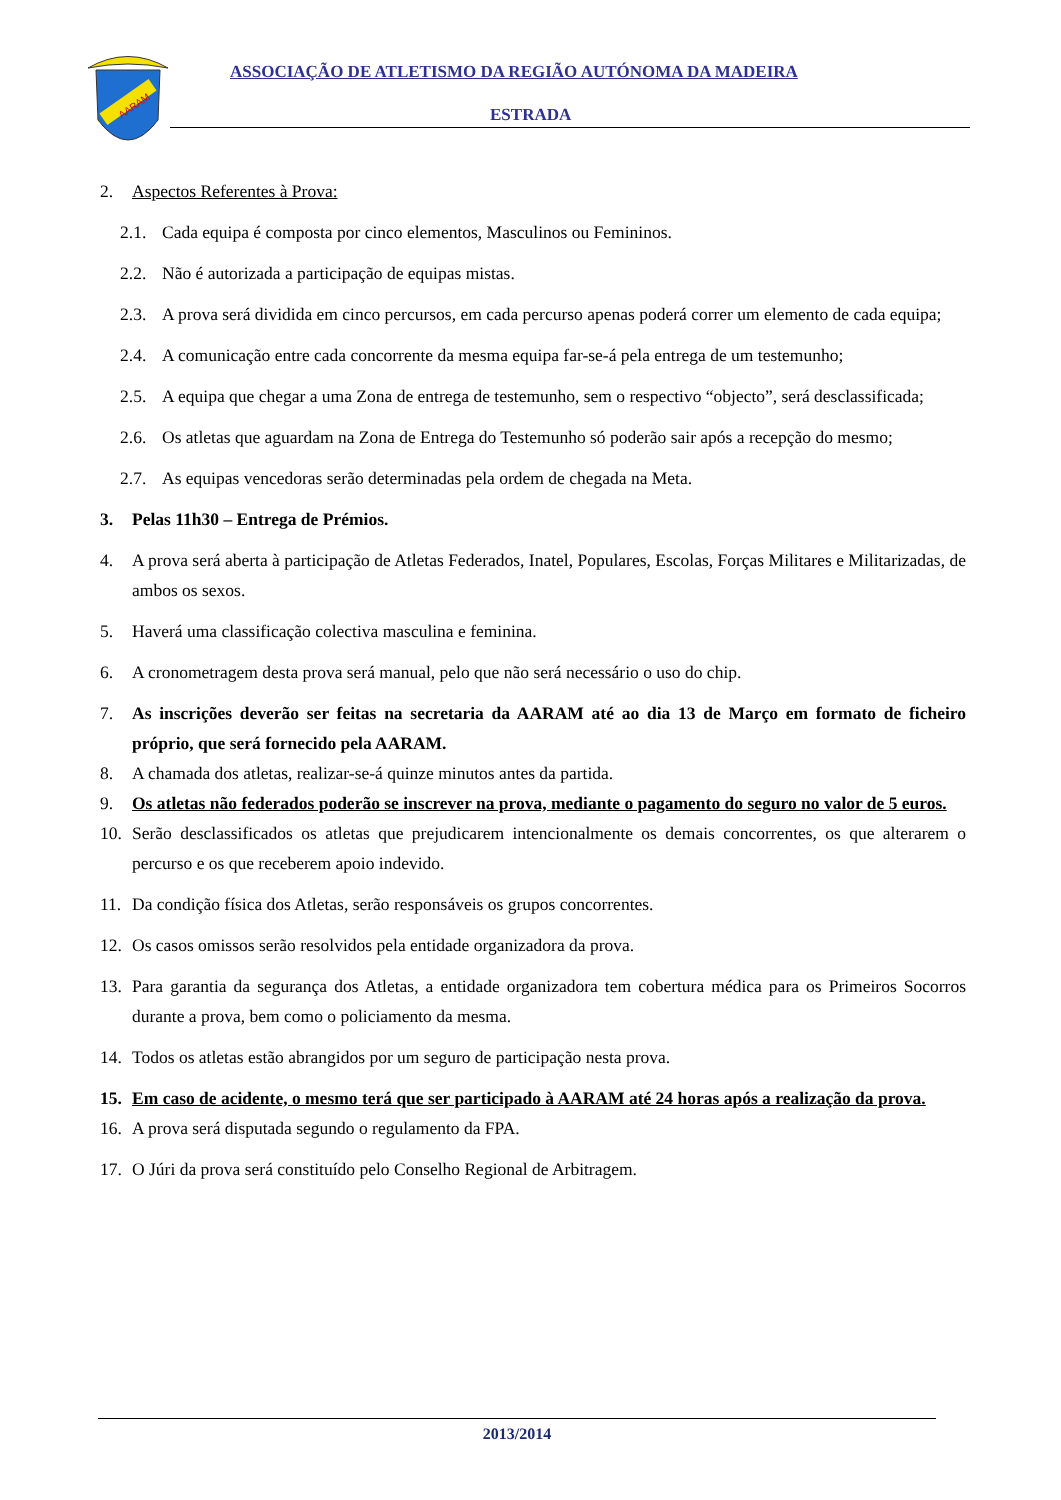AARAM
ASSOCIAÇÃO DE ATLETISMO DA REGIÃO AUTÓNOMA DA MADEIRA
ESTRADA
2. Aspectos Referentes à Prova:
2.1. Cada equipa é composta por cinco elementos, Masculinos ou Femininos.
2.2. Não é autorizada a participação de equipas mistas.
2.3. A prova será dividida em cinco percursos, em cada percurso apenas poderá correr um elemento de cada equipa;
2.4. A comunicação entre cada concorrente da mesma equipa far-se-á pela entrega de um testemunho;
2.5. A equipa que chegar a uma Zona de entrega de testemunho, sem o respectivo “objecto”, será desclassificada;
2.6. Os atletas que aguardam na Zona de Entrega do Testemunho só poderão sair após a recepção do mesmo;
2.7. As equipas vencedoras serão determinadas pela ordem de chegada na Meta.
3. Pelas 11h30 – Entrega de Prémios.
4. A prova será aberta à participação de Atletas Federados, Inatel, Populares, Escolas, Forças Militares e Militarizadas, de ambos os sexos.
5. Haverá uma classificação colectiva masculina e feminina.
6. A cronometragem desta prova será manual, pelo que não será necessário o uso do chip.
7. As inscrições deverão ser feitas na secretaria da AARAM até ao dia 13 de Março em formato de ficheiro próprio, que será fornecido pela AARAM.
8. A chamada dos atletas, realizar-se-á quinze minutos antes da partida.
9. Os atletas não federados poderão se inscrever na prova, mediante o pagamento do seguro no valor de 5 euros.
10. Serão desclassificados os atletas que prejudicarem intencionalmente os demais concorrentes, os que alterarem o percurso e os que receberem apoio indevido.
11. Da condição física dos Atletas, serão responsáveis os grupos concorrentes.
12. Os casos omissos serão resolvidos pela entidade organizadora da prova.
13. Para garantia da segurança dos Atletas, a entidade organizadora tem cobertura médica para os Primeiros Socorros durante a prova, bem como o policiamento da mesma.
14. Todos os atletas estão abrangidos por um seguro de participação nesta prova.
15. Em caso de acidente, o mesmo terá que ser participado à AARAM até 24 horas após a realização da prova.
16. A prova será disputada segundo o regulamento da FPA.
17. O Júri da prova será constituído pelo Conselho Regional de Arbitragem.
2013/2014